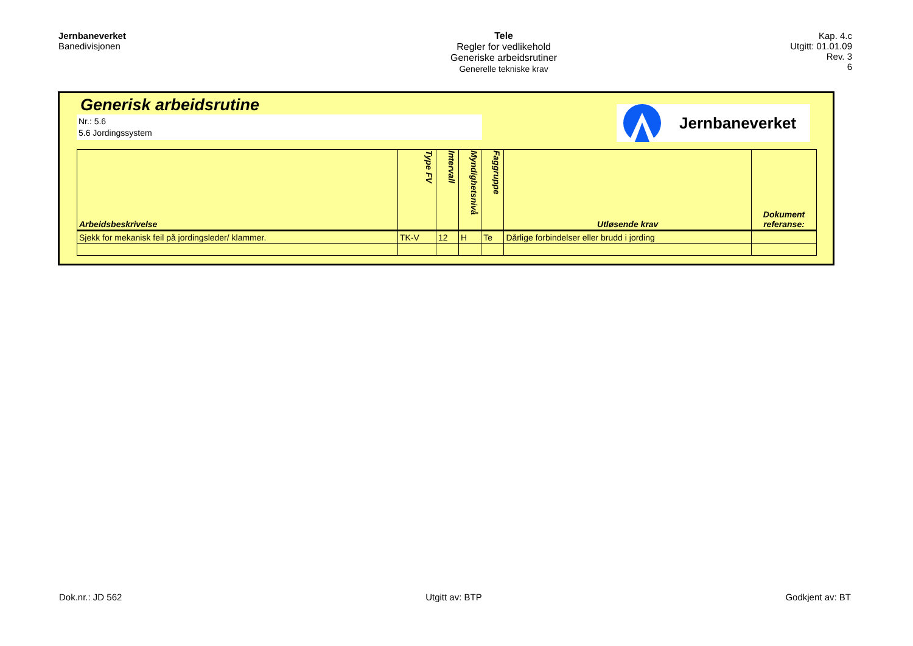Jernbaneverket
Banedivisjonen
Tele
Regler for vedlikehold
Generiske arbeidsrutiner
Generelle tekniske krav
Kap. 4.c
Utgitt: 01.01.09
Rev. 3
6
Generisk arbeidsrutine
Nr.: 5.6
5.6 Jordingssystem
Jernbaneverket
| Arbeidsbeskrivelse | Type FV | Intervall | Myndighetsnivå | Faggruppe | Utløsende krav | Dokument referanse: |
| --- | --- | --- | --- | --- | --- | --- |
| Sjekk for mekanisk feil på jordingsleder/ klammer. | TK-V | 12 | H | Te | Dårlige forbindelser eller brudd i jording | |
Dok.nr.: JD 562 Utgitt av: BTP Godkjent av: BT